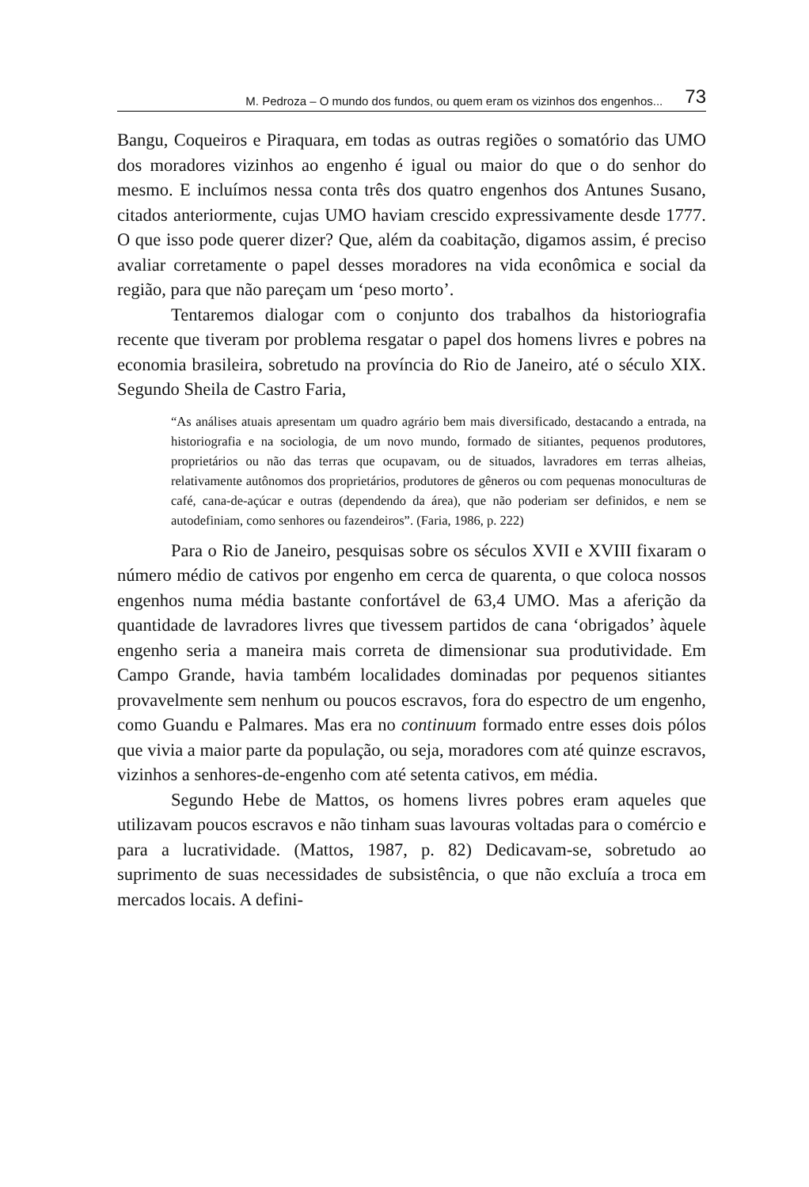M. Pedroza – O mundo dos fundos, ou quem eram os vizinhos dos engenhos... 73
Bangu, Coqueiros e Piraquara, em todas as outras regiões o somatório das UMO dos moradores vizinhos ao engenho é igual ou maior do que o do senhor do mesmo. E incluímos nessa conta três dos quatro engenhos dos Antunes Susano, citados anteriormente, cujas UMO haviam crescido expressivamente desde 1777. O que isso pode querer dizer? Que, além da coabitação, digamos assim, é preciso avaliar corretamente o papel desses moradores na vida econômica e social da região, para que não pareçam um ‘peso morto’.
Tentaremos dialogar com o conjunto dos trabalhos da historiografia recente que tiveram por problema resgatar o papel dos homens livres e pobres na economia brasileira, sobretudo na província do Rio de Janeiro, até o século XIX. Segundo Sheila de Castro Faria,
“As análises atuais apresentam um quadro agrário bem mais diversificado, destacando a entrada, na historiografia e na sociologia, de um novo mundo, formado de sitiantes, pequenos produtores, proprietários ou não das terras que ocupavam, ou de situados, lavradores em terras alheias, relativamente autônomos dos proprietários, produtores de gêneros ou com pequenas monoculturas de café, cana-de-açúcar e outras (dependendo da área), que não poderiam ser definidos, e nem se autodefiniam, como senhores ou fazendeiros”. (Faria, 1986, p. 222)
Para o Rio de Janeiro, pesquisas sobre os séculos XVII e XVIII fixaram o número médio de cativos por engenho em cerca de quarenta, o que coloca nossos engenhos numa média bastante confortável de 63,4 UMO. Mas a aferição da quantidade de lavradores livres que tivessem partidos de cana ‘obrigados’ àquele engenho seria a maneira mais correta de dimensionar sua produtividade. Em Campo Grande, havia também localidades dominadas por pequenos sitiantes provavelmente sem nenhum ou poucos escravos, fora do espectro de um engenho, como Guandu e Palmares. Mas era no continuum formado entre esses dois pólos que vivia a maior parte da população, ou seja, moradores com até quinze escravos, vizinhos a senhores-de-engenho com até setenta cativos, em média.
Segundo Hebe de Mattos, os homens livres pobres eram aqueles que utilizavam poucos escravos e não tinham suas lavouras voltadas para o comércio e para a lucratividade. (Mattos, 1987, p. 82) Dedicavam-se, sobretudo ao suprimento de suas necessidades de subsistência, o que não excluía a troca em mercados locais. A defini-